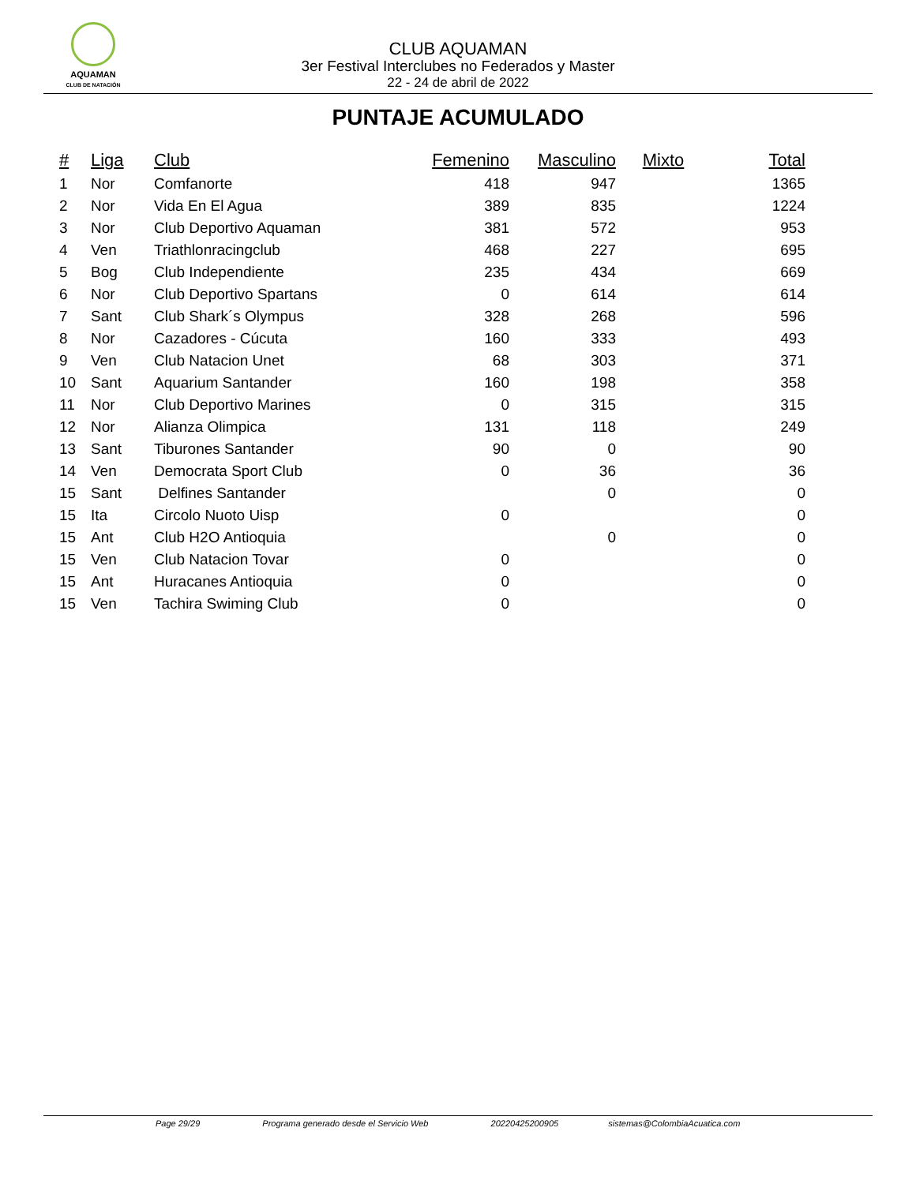AQUAMAN
CLUB DE NATACIÓN
CLUB AQUAMAN
3er Festival Interclubes no Federados y Master
22 - 24 de abril de 2022
PUNTAJE ACUMULADO
| # | Liga | Club | Femenino | Masculino | Mixto | Total |
| --- | --- | --- | --- | --- | --- | --- |
| 1 | Nor | Comfanorte | 418 | 947 | | 1365 |
| 2 | Nor | Vida En El Agua | 389 | 835 | | 1224 |
| 3 | Nor | Club Deportivo Aquaman | 381 | 572 | | 953 |
| 4 | Ven | Triathlonracingclub | 468 | 227 | | 695 |
| 5 | Bog | Club Independiente | 235 | 434 | | 669 |
| 6 | Nor | Club Deportivo Spartans | 0 | 614 | | 614 |
| 7 | Sant | Club Shark´s Olympus | 328 | 268 | | 596 |
| 8 | Nor | Cazadores - Cúcuta | 160 | 333 | | 493 |
| 9 | Ven | Club Natacion Unet | 68 | 303 | | 371 |
| 10 | Sant | Aquarium Santander | 160 | 198 | | 358 |
| 11 | Nor | Club Deportivo Marines | 0 | 315 | | 315 |
| 12 | Nor | Alianza Olimpica | 131 | 118 | | 249 |
| 13 | Sant | Tiburones Santander | 90 | 0 | | 90 |
| 14 | Ven | Democrata Sport Club | 0 | 36 | | 36 |
| 15 | Sant | Delfines Santander | | 0 | | 0 |
| 15 | Ita | Circolo Nuoto Uisp | 0 | | | 0 |
| 15 | Ant | Club H2O Antioquia | | 0 | | 0 |
| 15 | Ven | Club Natacion Tovar | 0 | | | 0 |
| 15 | Ant | Huracanes Antioquia | 0 | | | 0 |
| 15 | Ven | Tachira Swiming Club | 0 | | | 0 |
Page 29/29 Programa generado desde el Servicio Web 20220425200905 sistemas@ColombiaAcuatica.com